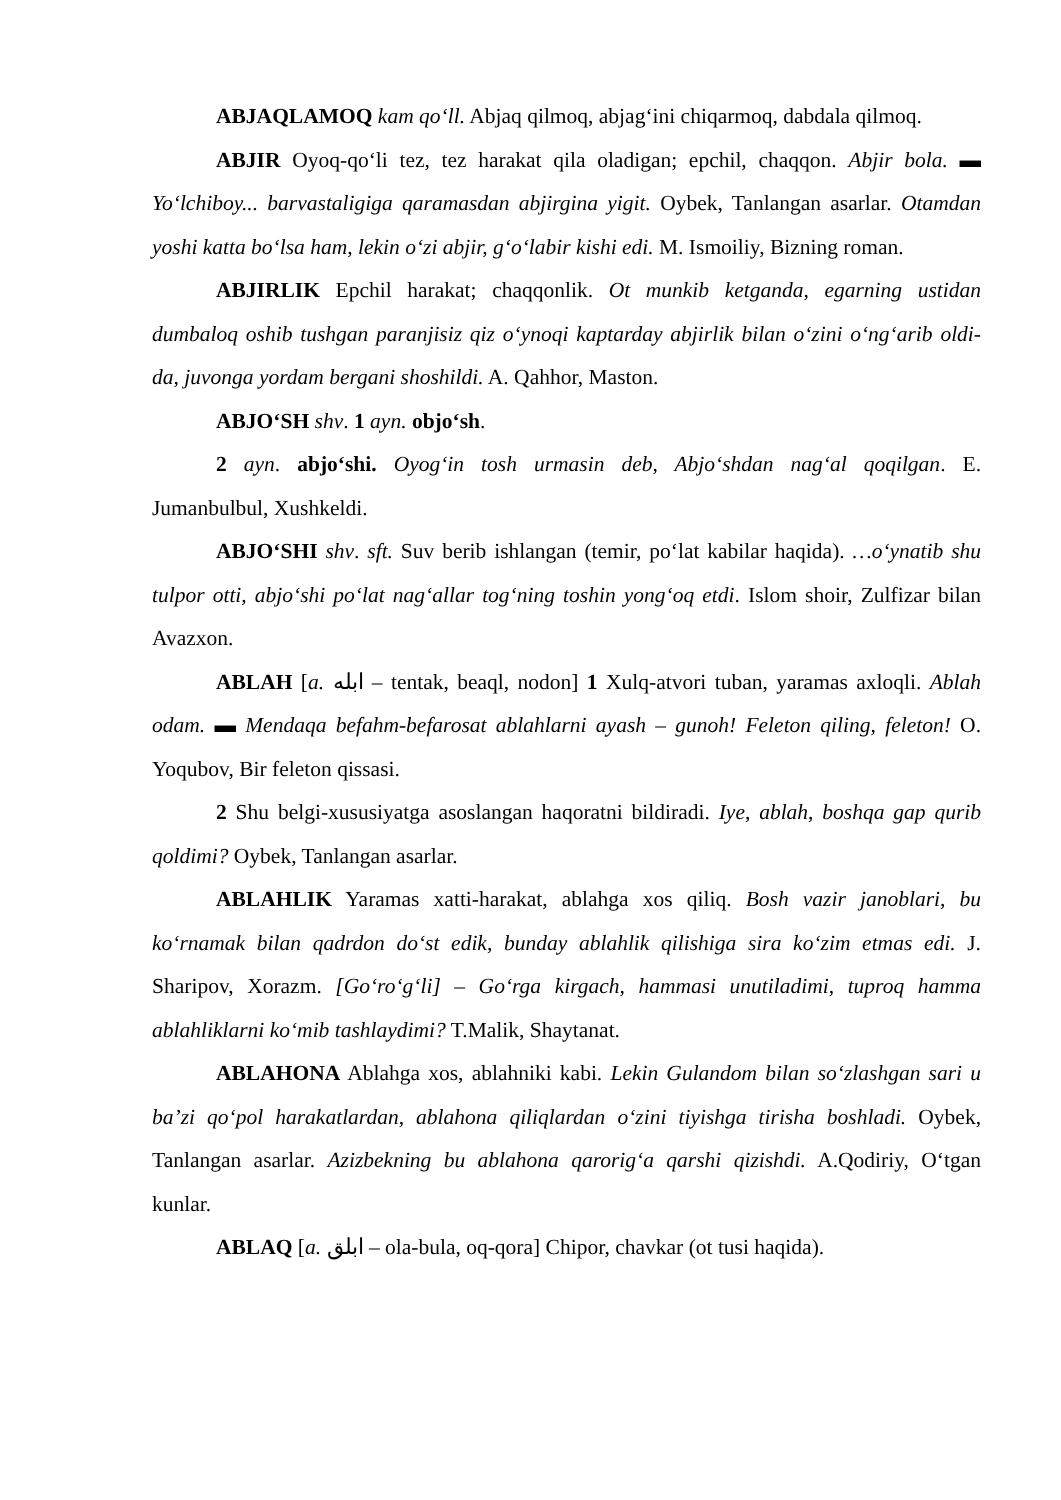ABJAQLAMOQ kam qo‘ll. Abjaq qilmoq, abjag‘ini chiqarmoq, dabdala qilmoq.
ABJIR Oyoq-qo‘li tez, tez harakat qila oladigan; epchil, chaqqon. Abjir bola. ▬ Yo‘lchiboy... barvastaligiga qaramasdan abjirgina yigit. Oybek, Tanlangan asarlar. Otamdan yoshi katta bo‘lsa ham, lekin o‘zi abjir, g‘o‘labir kishi edi. M. Ismoiliy, Bizning roman.
ABJIRLIK Epchil harakat; chaqqonlik. Ot munkib ketganda, egarning ustidan dumbaloq oshib tushgan paranjisiz qiz o‘ynoqi kaptarday abjirlik bilan o‘zini o‘ng‘arib oldi-da, juvonga yordam bergani shoshildi. A. Qahhor, Maston.
ABJO‘SH shv. 1 ayn. objo‘sh.
2 ayn. abjo‘shi. Oyog‘in tosh urmasin deb, Abjo‘shdan nag‘al qoqilgan. E. Jumanbulbul, Xushkeldi.
ABJO‘SHI shv. sft. Suv berib ishlangan (temir, po‘lat kabilar haqida). …o‘ynatib shu tulpor otti, abjo‘shi po‘lat nag‘allar tog‘ning toshin yong‘oq etdi. Islom shoir, Zulfizar bilan Avazxon.
ABLAH [a. ابله – tentak, beaql, nodon] 1 Xulq-atvori tuban, yaramas axloqli. Ablah odam. ▬ Mendaqa befahm-befarosat ablahlarni ayash – gunoh! Feleton qiling, feleton! O. Yoqubov, Bir feleton qissasi.
2 Shu belgi-xususiyatga asoslangan haqoratni bildiradi. Iye, ablah, boshqa gap qurib qoldimi? Oybek, Tanlangan asarlar.
ABLAHLIK Yaramas xatti-harakat, ablahga xos qiliq. Bosh vazir janoblari, bu ko‘rnamak bilan qadrdon do‘st edik, bunday ablahlik qilishiga sira ko‘zim etmas edi. J. Sharipov, Xorazm. [Go‘ro‘g‘li] – Go‘rga kirgach, hammasi unutiladimi, tuproq hamma ablahliklarni ko‘mib tashlaydimi? T.Malik, Shaytanat.
ABLAHONA Ablahga xos, ablahniki kabi. Lekin Gulandom bilan so‘zlashgan sari u ba’zi qo‘pol harakatlardan, ablahona qiliqlardan o‘zini tiyishga tirisha boshladi. Oybek, Tanlangan asarlar. Azizbekning bu ablahona qarorig‘a qarshi qizishdi. A.Qodiriy, O‘tgan kunlar.
ABLAQ [a. ابلق – ola-bula, oq-qora] Chipor, chavkar (ot tusi haqida).